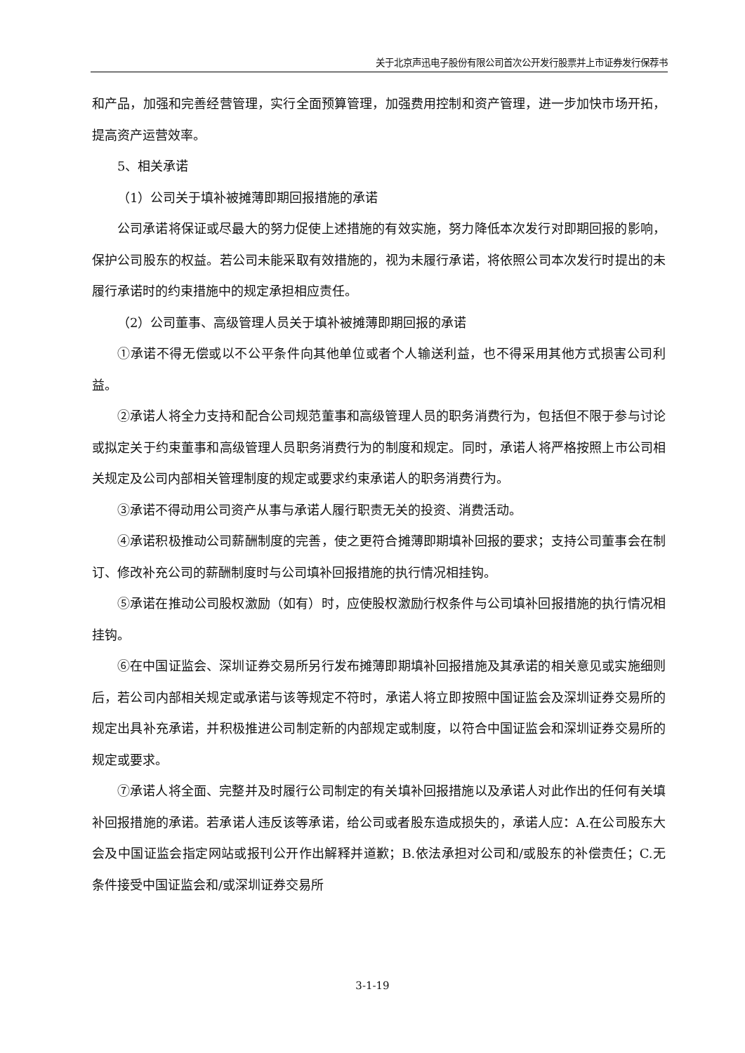关于北京声迅电子股份有限公司首次公开发行股票并上市证券发行保荐书
和产品，加强和完善经营管理，实行全面预算管理，加强费用控制和资产管理，进一步加快市场开拓，提高资产运营效率。
5、相关承诺
（1）公司关于填补被摊薄即期回报措施的承诺
公司承诺将保证或尽最大的努力促使上述措施的有效实施，努力降低本次发行对即期回报的影响，保护公司股东的权益。若公司未能采取有效措施的，视为未履行承诺，将依照公司本次发行时提出的未履行承诺时的约束措施中的规定承担相应责任。
（2）公司董事、高级管理人员关于填补被摊薄即期回报的承诺
①承诺不得无偿或以不公平条件向其他单位或者个人输送利益，也不得采用其他方式损害公司利益。
②承诺人将全力支持和配合公司规范董事和高级管理人员的职务消费行为，包括但不限于参与讨论或拟定关于约束董事和高级管理人员职务消费行为的制度和规定。同时，承诺人将严格按照上市公司相关规定及公司内部相关管理制度的规定或要求约束承诺人的职务消费行为。
③承诺不得动用公司资产从事与承诺人履行职责无关的投资、消费活动。
④承诺积极推动公司薪酬制度的完善，使之更符合摊薄即期填补回报的要求；支持公司董事会在制订、修改补充公司的薪酬制度时与公司填补回报措施的执行情况相挂钩。
⑤承诺在推动公司股权激励（如有）时，应使股权激励行权条件与公司填补回报措施的执行情况相挂钩。
⑥在中国证监会、深圳证券交易所另行发布摊薄即期填补回报措施及其承诺的相关意见或实施细则后，若公司内部相关规定或承诺与该等规定不符时，承诺人将立即按照中国证监会及深圳证券交易所的规定出具补充承诺，并积极推进公司制定新的内部规定或制度，以符合中国证监会和深圳证券交易所的规定或要求。
⑦承诺人将全面、完整并及时履行公司制定的有关填补回报措施以及承诺人对此作出的任何有关填补回报措施的承诺。若承诺人违反该等承诺，给公司或者股东造成损失的，承诺人应：A.在公司股东大会及中国证监会指定网站或报刊公开作出解释并道歉；B.依法承担对公司和/或股东的补偿责任；C.无条件接受中国证监会和/或深圳证券交易所
3-1-19